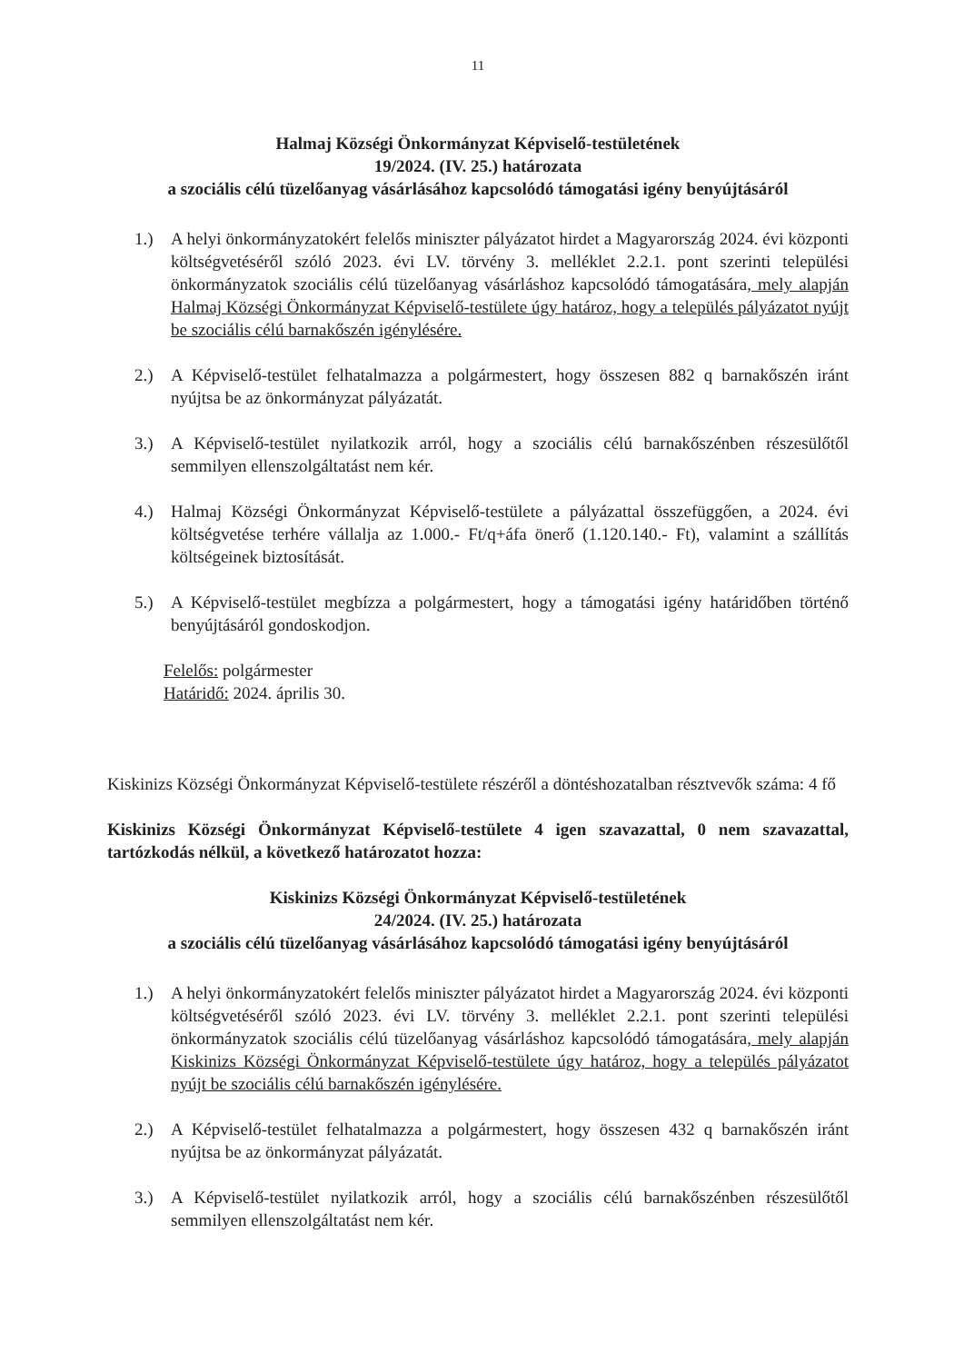11
Halmaj Községi Önkormányzat Képviselő-testületének
19/2024. (IV. 25.) határozata
a szociális célú tüzelőanyag vásárlásához kapcsolódó támogatási igény benyújtásáról
1.) A helyi önkormányzatokért felelős miniszter pályázatot hirdet a Magyarország 2024. évi központi költségvetéséről szóló 2023. évi LV. törvény 3. melléklet 2.2.1. pont szerinti települési önkormányzatok szociális célú tüzelőanyag vásárláshoz kapcsolódó támogatására, mely alapján Halmaj Községi Önkormányzat Képviselő-testülete úgy határoz, hogy a település pályázatot nyújt be szociális célú barnakőszén igénylésére.
2.) A Képviselő-testület felhatalmazza a polgármestert, hogy összesen 882 q barnakőszén iránt nyújtsa be az önkormányzat pályázatát.
3.) A Képviselő-testület nyilatkozik arról, hogy a szociális célú barnakőszénben részesülőtől semmilyen ellenszolgáltatást nem kér.
4.) Halmaj Községi Önkormányzat Képviselő-testülete a pályázattal összefüggően, a 2024. évi költségvetése terhére vállalja az 1.000.- Ft/q+áfa önerő (1.120.140.- Ft), valamint a szállítás költségeinek biztosítását.
5.) A Képviselő-testület megbízza a polgármestert, hogy a támogatási igény határidőben történő benyújtásáról gondoskodjon.
Felelős: polgármester
Határidő: 2024. április 30.
Kiskinizs Községi Önkormányzat Képviselő-testülete részéről a döntéshozatalban résztvevők száma: 4 fő
Kiskinizs Községi Önkormányzat Képviselő-testülete 4 igen szavazattal, 0 nem szavazattal, tartózkodás nélkül, a következő határozatot hozza:
Kiskinizs Községi Önkormányzat Képviselő-testületének
24/2024. (IV. 25.) határozata
a szociális célú tüzelőanyag vásárlásához kapcsolódó támogatási igény benyújtásáról
1.) A helyi önkormányzatokért felelős miniszter pályázatot hirdet a Magyarország 2024. évi központi költségvetéséről szóló 2023. évi LV. törvény 3. melléklet 2.2.1. pont szerinti települési önkormányzatok szociális célú tüzelőanyag vásárláshoz kapcsolódó támogatására, mely alapján Kiskinizs Községi Önkormányzat Képviselő-testülete úgy határoz, hogy a település pályázatot nyújt be szociális célú barnakőszén igénylésére.
2.) A Képviselő-testület felhatalmazza a polgármestert, hogy összesen 432 q barnakőszén iránt nyújtsa be az önkormányzat pályázatát.
3.) A Képviselő-testület nyilatkozik arról, hogy a szociális célú barnakőszénben részesülőtől semmilyen ellenszolgáltatást nem kér.